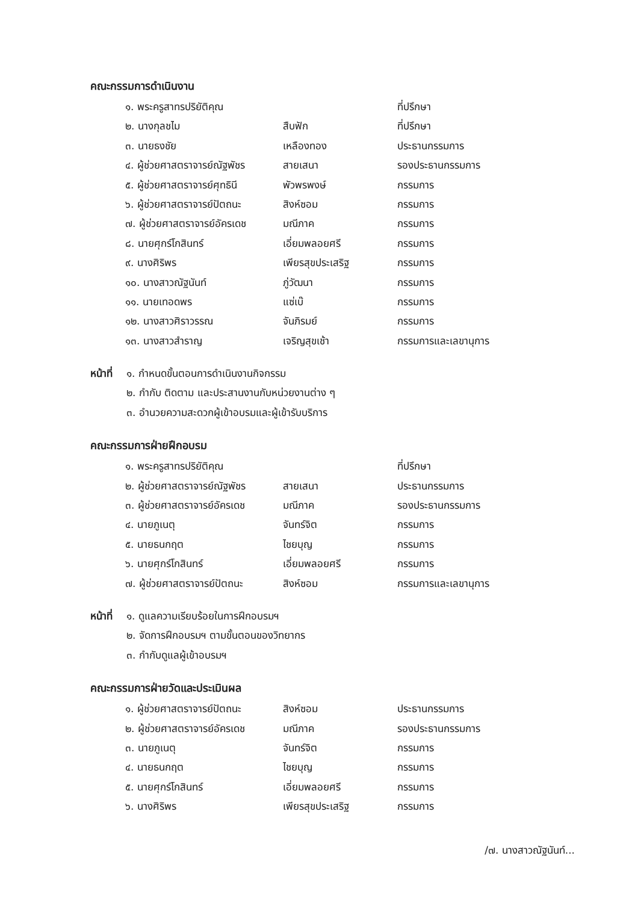คณะกรรมการดำเนินงาน
| ๑. พระครูสาทรปริยัติคุณ | | ที่ปรึกษา |
| ๒. นางกุลชไม | สืบฟัก | ที่ปรึกษา |
| ๓. นายธงชัย | เหลืองทอง | ประธานกรรมการ |
| ๔. ผู้ช่วยศาสตราจารย์ณัฐพัชร | สายเสนา | รองประธานกรรมการ |
| ๕. ผู้ช่วยศาสตราจารย์ศุทธินี | พัวพรพงษ์ | กรรมการ |
| ๖. ผู้ช่วยศาสตราจารย์ปัตถนะ | สิงห์ซอม | กรรมการ |
| ๗. ผู้ช่วยศาสตราจารย์อัครเดช | มณีภาค | กรรมการ |
| ๘. นายศุกร์โกสินทร์ | เอี่ยมพลอยศรี | กรรมการ |
| ๙. นางศิริพร | เพียรสุขประเสริฐ | กรรมการ |
| ๑๐. นางสาวณัฐนันท์ | ภู่วัฒนา | กรรมการ |
| ๑๑. นายเทอดพร | แซ่เบ๊ | กรรมการ |
| ๑๒. นางสาวศิราวรรณ | จันภิรมย์ | กรรมการ |
| ๑๓. นางสาวสำราญ | เจริญสุขเช้า | กรรมการและเลขานุการ |
หน้าที่
๑. กำหนดขั้นตอนการดำเนินงานกิจกรรม
๒. กำกับ ติดตาม และประสานงานกับหน่วยงานต่าง ๆ
๓. อำนวยความสะดวกผู้เข้าอบรมและผู้เข้ารับบริการ
คณะกรรมการฝ่ายฝึกอบรม
| ๑. พระครูสาทรปริยัติคุณ | | ที่ปรึกษา |
| ๒. ผู้ช่วยศาสตราจารย์ณัฐพัชร | สายเสนา | ประธานกรรมการ |
| ๓. ผู้ช่วยศาสตราจารย์อัครเดช | มณีภาค | รองประธานกรรมการ |
| ๔. นายภูเนตุ | จันทร์จิต | กรรมการ |
| ๕. นายธนกฤต | ไชยบุญ | กรรมการ |
| ๖. นายศุกร์โกสินทร์ | เอี่ยมพลอยศรี | กรรมการ |
| ๗. ผู้ช่วยศาสตราจารย์ปัตถนะ | สิงห์ซอม | กรรมการและเลขานุการ |
หน้าที่
๑. ดูแลความเรียบร้อยในการฝึกอบรมฯ
๒. จัดการฝึกอบรมฯ ตามขั้นตอนของวิทยากร
๓. กำกับดูแลผู้เข้าอบรมฯ
คณะกรรมการฝ่ายวัดและประเมินผล
| ๑. ผู้ช่วยศาสตราจารย์ปัตถนะ | สิงห์ซอม | ประธานกรรมการ |
| ๒. ผู้ช่วยศาสตราจารย์อัครเดช | มณีภาค | รองประธานกรรมการ |
| ๓. นายภูเนตุ | จันทร์จิต | กรรมการ |
| ๔. นายธนกฤต | ไชยบุญ | กรรมการ |
| ๕. นายศุกร์โกสินทร์ | เอี่ยมพลอยศรี | กรรมการ |
| ๖. นางศิริพร | เพียรสุขประเสริฐ | กรรมการ |
/๗. นางสาวณัฐนันท์...